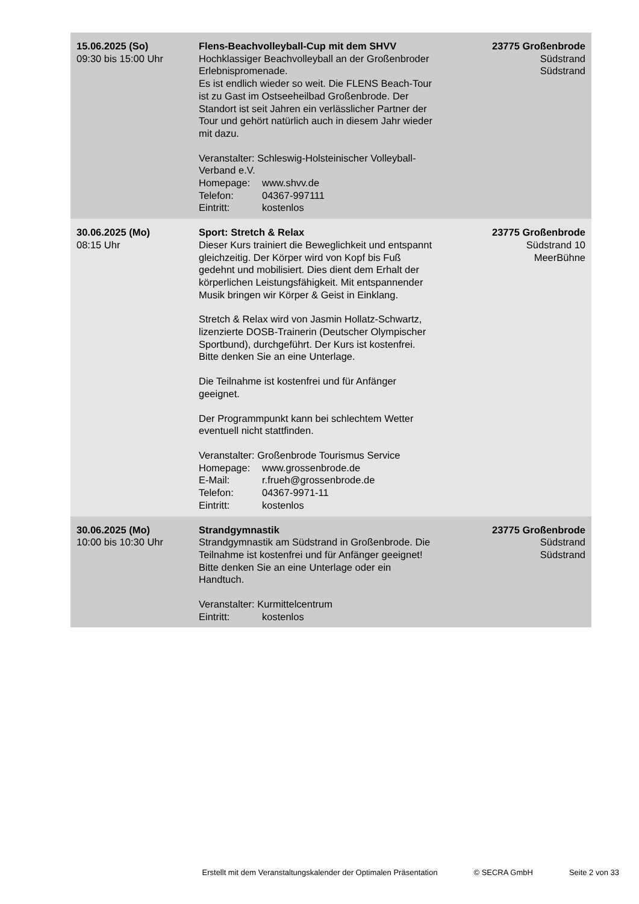| 15.06.2025 (So) 09:30 bis 15:00 Uhr | Flens-Beachvolleyball-Cup mit dem SHVV Hochklassiger Beachvolleyball an der Großenbroder Erlebnispromenade. Es ist endlich wieder so weit. Die FLENS Beach-Tour ist zu Gast im Ostseeheilbad Großenbrode. Der Standort ist seit Jahren ein verlässlicher Partner der Tour und gehört natürlich auch in diesem Jahr wieder mit dazu. Veranstalter: Schleswig-Holsteinischer Volleyball-Verband e.V. Homepage: www.shvv.de Telefon: 04367-997111 Eintritt: kostenlos | 23775 Großenbrode Südstrand Südstrand |
| 30.06.2025 (Mo) 08:15 Uhr | Sport: Stretch & Relax Dieser Kurs trainiert die Beweglichkeit und entspannt gleichzeitig. Der Körper wird von Kopf bis Fuß gedehnt und mobilisiert. Dies dient dem Erhalt der körperlichen Leistungsfähigkeit. Mit entspannender Musik bringen wir Körper & Geist in Einklang. Stretch & Relax wird von Jasmin Hollatz-Schwartz, lizenzierte DOSB-Trainerin (Deutscher Olympischer Sportbund), durchgeführt. Der Kurs ist kostenfrei. Bitte denken Sie an eine Unterlage. Die Teilnahme ist kostenfrei und für Anfänger geeignet. Der Programmpunkt kann bei schlechtem Wetter eventuell nicht stattfinden. Veranstalter: Großenbrode Tourismus Service Homepage: www.grossenbrode.de E-Mail: r.frueh@grossenbrode.de Telefon: 04367-9971-11 Eintritt: kostenlos | 23775 Großenbrode Südstrand 10 MeerBühne |
| 30.06.2025 (Mo) 10:00 bis 10:30 Uhr | Strandgymnastik Strandgymnastik am Südstrand in Großenbrode. Die Teilnahme ist kostenfrei und für Anfänger geeignet! Bitte denken Sie an eine Unterlage oder ein Handtuch. Veranstalter: Kurmittelcentrum Eintritt: kostenlos | 23775 Großenbrode Südstrand Südstrand |
Erstellt mit dem Veranstaltungskalender der Optimalen Präsentation © SECRA GmbH Seite 2 von 33